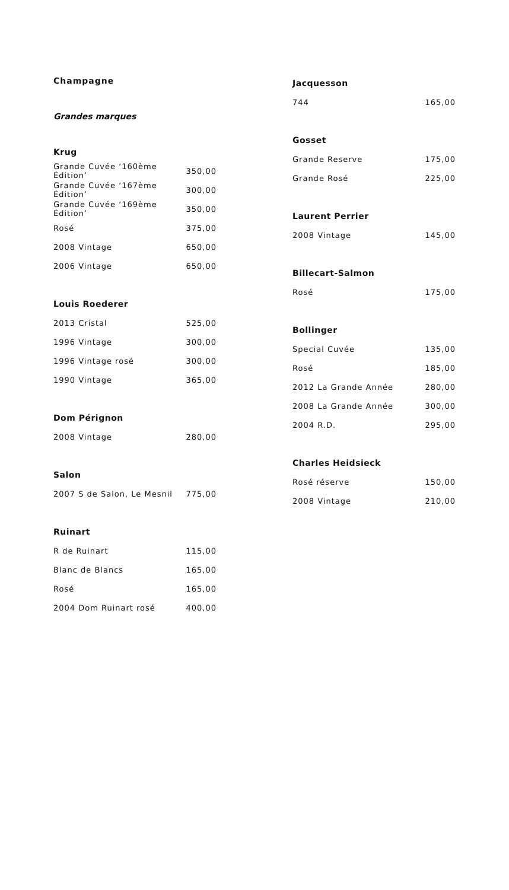Champagne
Grandes marques
Krug
| Grande Cuvée ‘160ème Édition’ | 350,00 |
| Grande Cuvée ‘167ème Édition’ | 300,00 |
| Grande Cuvée ‘169ème Édition’ | 350,00 |
| Rosé | 375,00 |
| 2008 Vintage | 650,00 |
| 2006 Vintage | 650,00 |
Louis Roederer
| 2013 Cristal | 525,00 |
| 1996 Vintage | 300,00 |
| 1996 Vintage rosé | 300,00 |
| 1990 Vintage | 365,00 |
Dom Pérignon
| 2008 Vintage | 280,00 |
Salon
| 2007 S de Salon, Le Mesnil | 775,00 |
Ruinart
| R de Ruinart | 115,00 |
| Blanc de Blancs | 165,00 |
| Rosé | 165,00 |
| 2004 Dom Ruinart rosé | 400,00 |
Jacquesson
| 744 | 165,00 |
Gosset
| Grande Reserve | 175,00 |
| Grande Rosé | 225,00 |
Laurent Perrier
| 2008 Vintage | 145,00 |
Billecart-Salmon
| Rosé | 175,00 |
Bollinger
| Special Cuvée | 135,00 |
| Rosé | 185,00 |
| 2012 La Grande Année | 280,00 |
| 2008 La Grande Année | 300,00 |
| 2004 R.D. | 295,00 |
Charles Heidsieck
| Rosé réserve | 150,00 |
| 2008 Vintage | 210,00 |